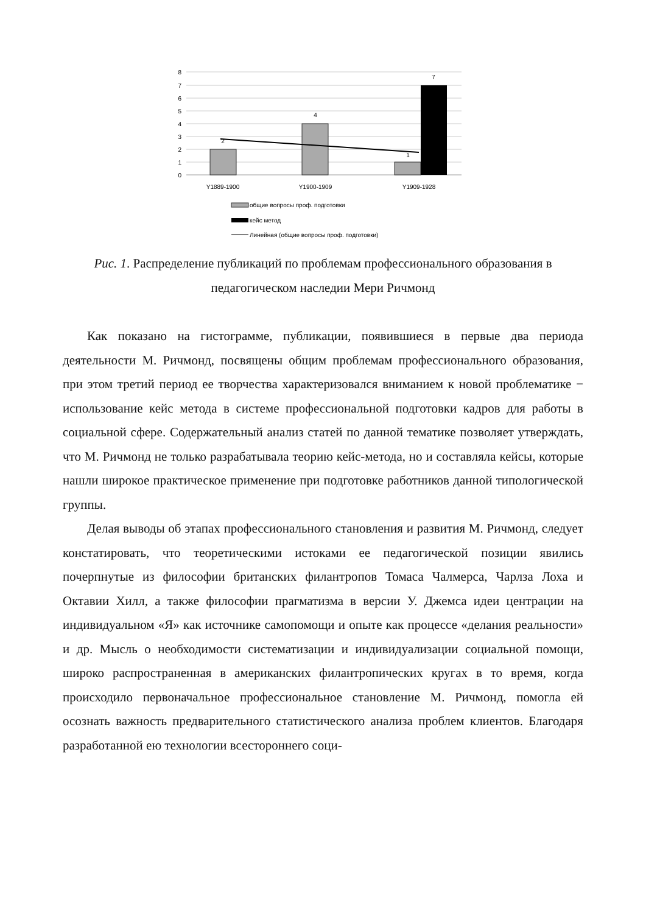8
7
6
5
4
3
2
1
0
2
4
1
7
Y1889-1900
Y1900-1909
Y1909-1928
общие вопросы проф. подготовки
кейс метод
Линейная (общие вопросы проф. подготовки)
Рис. 1. Распределение публикаций по проблемам профессионального образования в педагогическом наследии Мери Ричмонд
Как показано на гистограмме, публикации, появившиеся в первые два периода деятельности М. Ричмонд, посвящены общим проблемам профессионального образования, при этом третий период ее творчества характеризовался вниманием к новой проблематике − использование кейс метода в системе профессиональной подготовки кадров для работы в социальной сфере. Содержательный анализ статей по данной тематике позволяет утверждать, что М. Ричмонд не только разрабатывала теорию кейс-метода, но и составляла кейсы, которые нашли широкое практическое применение при подготовке работников данной типологической группы.
Делая выводы об этапах профессионального становления и развития М. Ричмонд, следует констатировать, что теоретическими истоками ее педагогической позиции явились почерпнутые из философии британских филантропов Томаса Чалмерса, Чарлза Лоха и Октавии Хилл, а также философии прагматизма в версии У. Джемса идеи центрации на индивидуальном «Я» как источнике самопомощи и опыте как процессе «делания реальности» и др. Мысль о необходимости систематизации и индивидуализации социальной помощи, широко распространенная в американских филантропических кругах в то время, когда происходило первоначальное профессиональное становление М. Ричмонд, помогла ей осознать важность предварительного статистического анализа проблем клиентов. Благодаря разработанной ею технологии всестороннего соци-